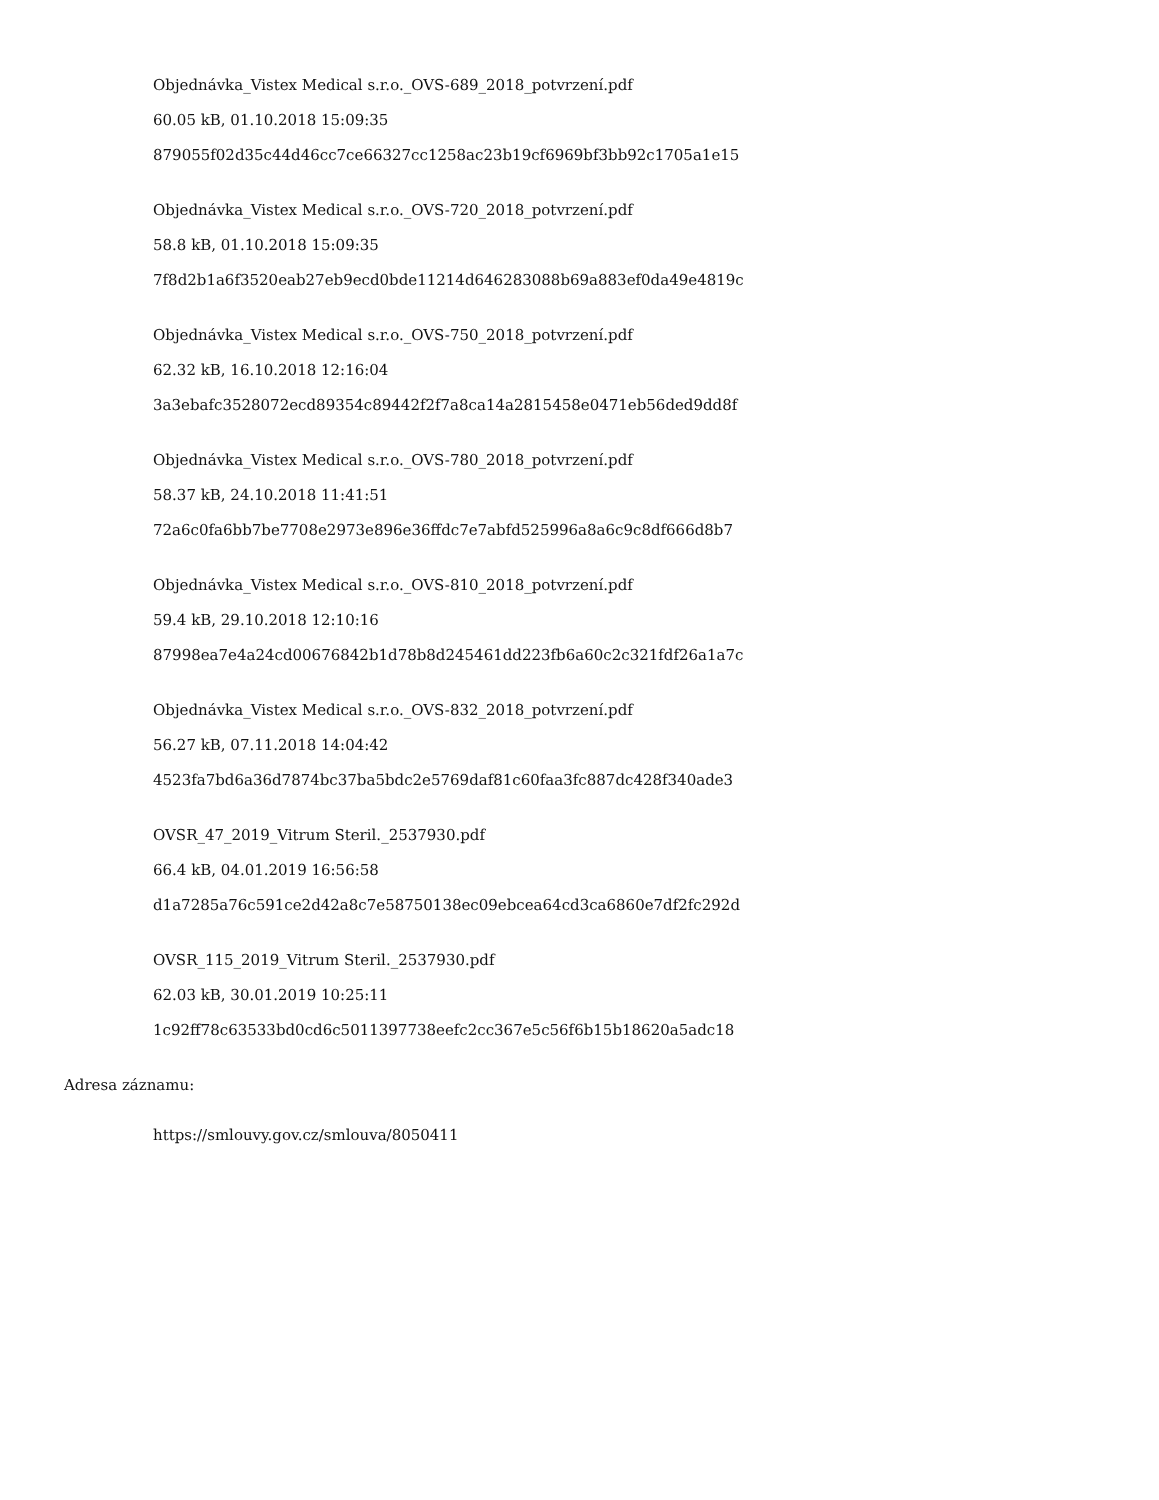Objednávka_Vistex Medical s.r.o._OVS-689_2018_potvrzení.pdf
60.05 kB, 01.10.2018 15:09:35
879055f02d35c44d46cc7ce66327cc1258ac23b19cf6969bf3bb92c1705a1e15
Objednávka_Vistex Medical s.r.o._OVS-720_2018_potvrzení.pdf
58.8 kB, 01.10.2018 15:09:35
7f8d2b1a6f3520eab27eb9ecd0bde11214d646283088b69a883ef0da49e4819c
Objednávka_Vistex Medical s.r.o._OVS-750_2018_potvrzení.pdf
62.32 kB, 16.10.2018 12:16:04
3a3ebafc3528072ecd89354c89442f2f7a8ca14a2815458e0471eb56ded9dd8f
Objednávka_Vistex Medical s.r.o._OVS-780_2018_potvrzení.pdf
58.37 kB, 24.10.2018 11:41:51
72a6c0fa6bb7be7708e2973e896e36ffdc7e7abfd525996a8a6c9c8df666d8b7
Objednávka_Vistex Medical s.r.o._OVS-810_2018_potvrzení.pdf
59.4 kB, 29.10.2018 12:10:16
87998ea7e4a24cd00676842b1d78b8d245461dd223fb6a60c2c321fdf26a1a7c
Objednávka_Vistex Medical s.r.o._OVS-832_2018_potvrzení.pdf
56.27 kB, 07.11.2018 14:04:42
4523fa7bd6a36d7874bc37ba5bdc2e5769daf81c60faa3fc887dc428f340ade3
OVSR_47_2019_Vitrum Steril._2537930.pdf
66.4 kB, 04.01.2019 16:56:58
d1a7285a76c591ce2d42a8c7e58750138ec09ebcea64cd3ca6860e7df2fc292d
OVSR_115_2019_Vitrum Steril._2537930.pdf
62.03 kB, 30.01.2019 10:25:11
1c92ff78c63533bd0cd6c5011397738eefc2cc367e5c56f6b15b18620a5adc18
Adresa záznamu:
https://smlouvy.gov.cz/smlouva/8050411